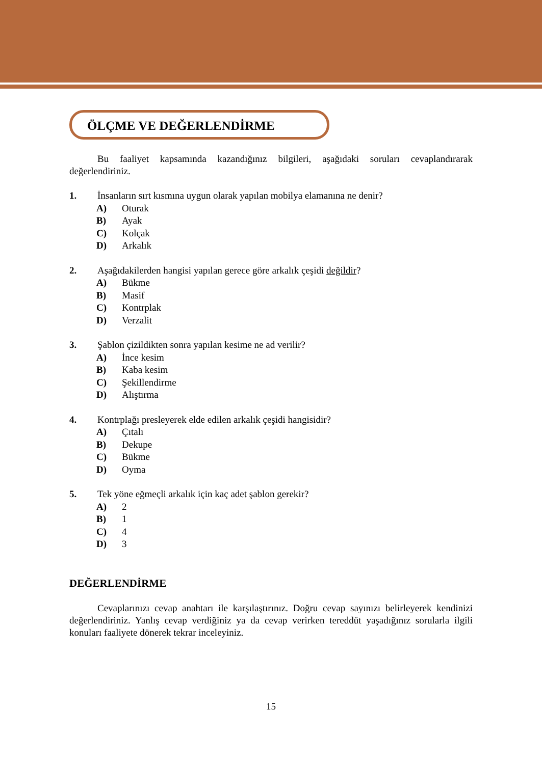ÖLÇME VE DEĞERLENDİRME
Bu faaliyet kapsamında kazandığınız bilgileri, aşağıdaki soruları cevaplandırarak değerlendiriniz.
1. İnsanların sırt kısmına uygun olarak yapılan mobilya elamanına ne denir?
A) Oturak
B) Ayak
C) Kolçak
D) Arkalık
2. Aşağıdakilerden hangisi yapılan gerece göre arkalık çeşidi değildir?
A) Bükme
B) Masif
C) Kontrplak
D) Verzalit
3. Şablon çizildikten sonra yapılan kesime ne ad verilir?
A) İnce kesim
B) Kaba kesim
C) Şekillendirme
D) Alıştırma
4. Kontrplağı presleyerek elde edilen arkalık çeşidi hangisidir?
A) Çıtalı
B) Dekupe
C) Bükme
D) Oyma
5. Tek yöne eğmeçli arkalık için kaç adet şablon gerekir?
A) 2
B) 1
C) 4
D) 3
DEĞERLENDİRME
Cevaplarınızı cevap anahtarı ile karşılaştırınız. Doğru cevap sayınızı belirleyerek kendinizi değerlendiriniz. Yanlış cevap verdiğiniz ya da cevap verirken tereddüt yaşadığınız sorularla ilgili konuları faaliyete dönerek tekrar inceleyiniz.
15